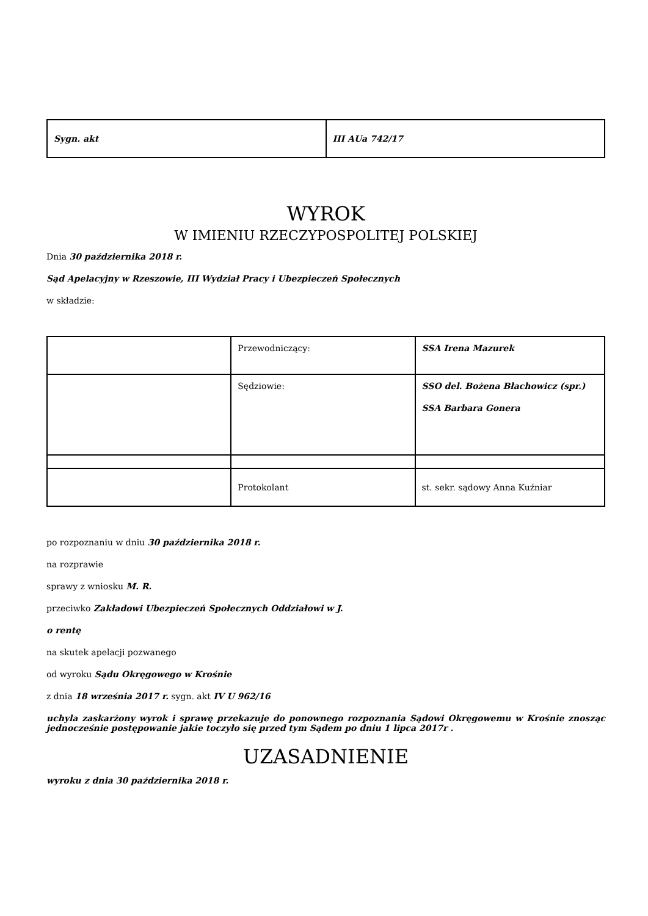| Sygn. akt | III AUa 742/17 |
WYROK
W IMIENIU RZECZYPOSPOLITEJ POLSKIEJ
Dnia 30 października 2018 r.
Sąd Apelacyjny w Rzeszowie, III Wydział Pracy i Ubezpieczeń Społecznych
w składzie:
| | Przewodniczący: | SSA Irena Mazurek |
| | Sędziowie: | SSO del. Bożena Błachowicz (spr.) SSA Barbara Gonera |
| | Protokolant | st. sekr. sądowy Anna Kuźniar |
po rozpoznaniu w dniu 30 października 2018 r.
na rozprawie
sprawy z wniosku M. R.
przeciwko Zakładowi Ubezpieczeń Społecznych Oddziałowi w J.
o rentę
na skutek apelacji pozwanego
od wyroku Sądu Okręgowego w Krośnie
z dnia 18 września 2017 r. sygn. akt IV U 962/16
uchyla zaskarżony wyrok i sprawę przekazuje do ponownego rozpoznania Sądowi Okręgowemu w Krośnie znosząc jednocześnie postępowanie jakie toczyło się przed tym Sądem po dniu 1 lipca 2017r .
UZASADNIENIE
wyroku z dnia 30 października 2018 r.